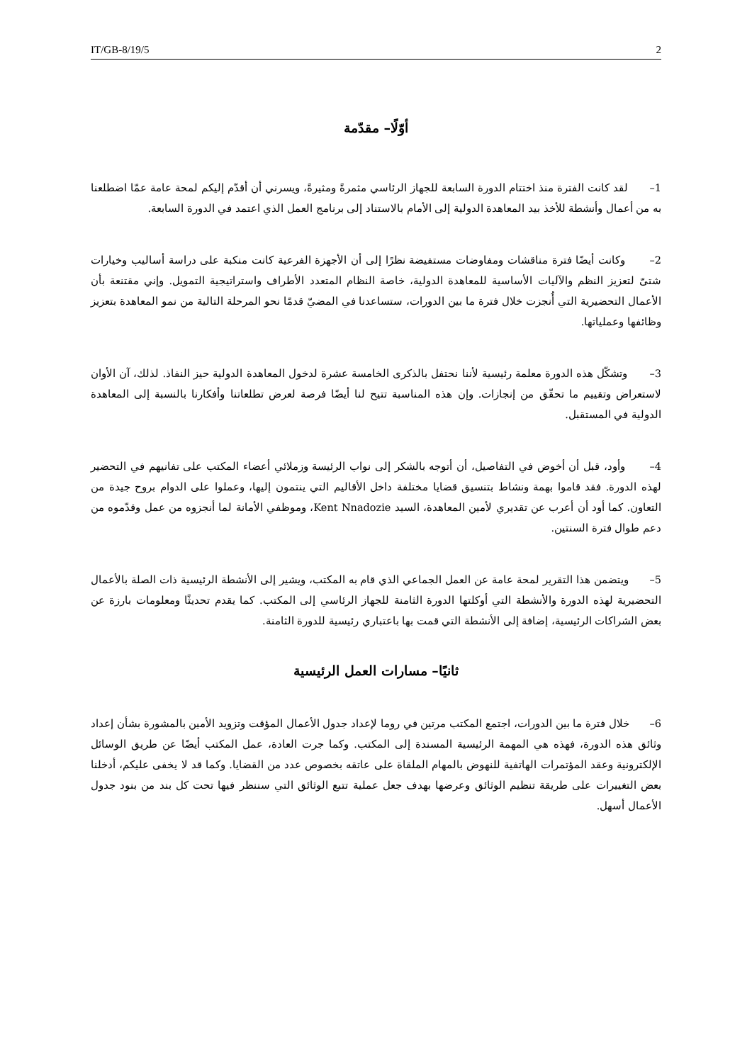IT/GB-8/19/5 2
أوّلًا– مقدّمة
1– لقد كانت الفترة منذ اختتام الدورة السابعة للجهاز الرئاسي مثمرةً ومثيرةً، ويسرني أن أقدّم إليكم لمحة عامة عمّا اضطلعنا به من أعمال وأنشطة للأخذ بيد المعاهدة الدولية إلى الأمام بالاستناد إلى برنامج العمل الذي اعتمد في الدورة السابعة.
2– وكانت أيضًا فترة مناقشات ومفاوضات مستفيضة نظرًا إلى أن الأجهزة الفرعية كانت منكبة على دراسة أساليب وخيارات شتىّ لتعزيز النظم والآليات الأساسية للمعاهدة الدولية، خاصة النظام المتعدد الأطراف واستراتيجية التمويل. وإني مقتنعة بأن الأعمال التحضيرية التي أُنجزت خلال فترة ما بين الدورات، ستساعدنا في المضيّ قدمًا نحو المرحلة التالية من نمو المعاهدة بتعزيز وظائفها وعملياتها.
3– وتشكّل هذه الدورة معلمة رئيسية لأننا نحتفل بالذكرى الخامسة عشرة لدخول المعاهدة الدولية حيز النفاذ. لذلك، آن الأوان لاستعراض وتقييم ما تحقّق من إنجازات. وإن هذه المناسبة تتيح لنا أيضًا فرصة لعرض تطلعاتنا وأفكارنا بالنسبة إلى المعاهدة الدولية في المستقبل.
4– وأود، قبل أن أخوض في التفاصيل، أن أتوجه بالشكر إلى نواب الرئيسة وزملائي أعضاء المكتب على تفانيهم في التحضير لهذه الدورة. فقد قاموا بهمة ونشاط بتنسيق قضايا مختلفة داخل الأقاليم التي ينتمون إليها، وعملوا على الدوام بروح جيدة من التعاون. كما أود أن أعرب عن تقديري لأمين المعاهدة، السيد Kent Nnadozie، وموظفي الأمانة لما أنجزوه من عمل وقدّموه من دعم طوال فترة السنتين.
5– ويتضمن هذا التقرير لمحة عامة عن العمل الجماعي الذي قام به المكتب، ويشير إلى الأنشطة الرئيسية ذات الصلة بالأعمال التحضيرية لهذه الدورة والأنشطة التي أوكلتها الدورة الثامنة للجهاز الرئاسي إلى المكتب. كما يقدم تحديثًا ومعلومات بارزة عن بعض الشراكات الرئيسية، إضافة إلى الأنشطة التي قمت بها باعتباري رئيسية للدورة الثامنة.
ثانيًا– مسارات العمل الرئيسية
6– خلال فترة ما بين الدورات، اجتمع المكتب مرتين في روما لإعداد جدول الأعمال المؤقت وتزويد الأمين بالمشورة بشأن إعداد وثائق هذه الدورة، فهذه هي المهمة الرئيسية المسندة إلى المكتب. وكما جرت العادة، عمل المكتب أيضًا عن طريق الوسائل الإلكترونية وعقد المؤتمرات الهاتفية للنهوض بالمهام الملقاة على عاتقه بخصوص عدد من القضايا. وكما قد لا يخفى عليكم، أدخلنا بعض التغييرات على طريقة تنظيم الوثائق وعرضها بهدف جعل عملية تتبع الوثائق التي سننظر فيها تحت كل بند من بنود جدول الأعمال أسهل.